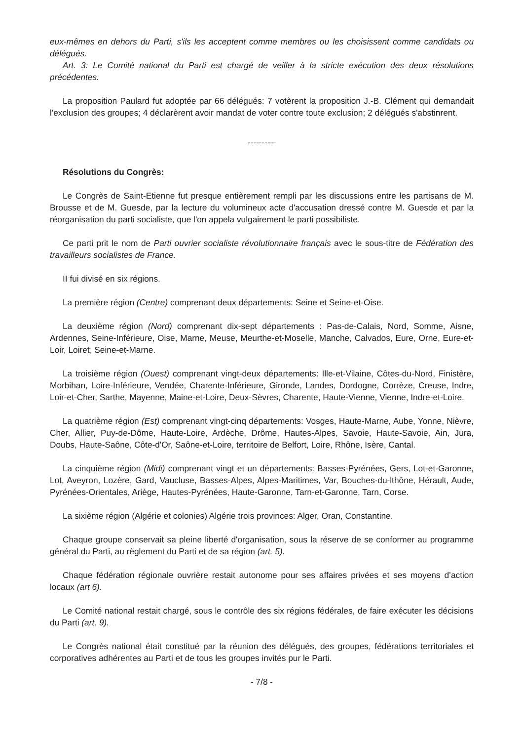eux-mêmes en dehors du Parti, s'ils les acceptent comme membres ou les choisissent comme candidats ou délégués.
Art. 3: Le Comité national du Parti est chargé de veiller à la stricte exécution des deux résolutions précédentes.
La proposition Paulard fut adoptée par 66 délégués: 7 votèrent la proposition J.-B. Clément qui demandait l'exclusion des groupes; 4 déclarèrent avoir mandat de voter contre toute exclusion; 2 délégués s'abstinrent.
----------
Résolutions du Congrès:
Le Congrès de Saint-Etienne fut presque entièrement rempli par les discussions entre les partisans de M. Brousse et de M. Guesde, par la lecture du volumineux acte d'accusation dressé contre M. Guesde et par la réorganisation du parti socialiste, que l'on appela vulgairement le parti possibiliste.
Ce parti prit le nom de Parti ouvrier socialiste révolutionnaire français avec le sous-titre de Fédération des travailleurs socialistes de France.
II fui divisé en six régions.
La première région (Centre) comprenant deux départements: Seine et Seine-et-Oise.
La deuxième région (Nord) comprenant dix-sept départements : Pas-de-Calais, Nord, Somme, Aisne, Ardennes, Seine-Inférieure, Oise, Marne, Meuse, Meurthe-et-Moselle, Manche, Calvados, Eure, Orne, Eure-et-Loir, Loiret, Seine-et-Marne.
La troisième région (Ouest) comprenant vingt-deux départements: Ille-et-Vilaine, Côtes-du-Nord, Finistère, Morbihan, Loire-Inférieure, Vendée, Charente-Inférieure, Gironde, Landes, Dordogne, Corrèze, Creuse, Indre, Loir-et-Cher, Sarthe, Mayenne, Maine-et-Loire, Deux-Sèvres, Charente, Haute-Vienne, Vienne, Indre-et-Loire.
La quatrième région (Est) comprenant vingt-cinq départements: Vosges, Haute-Marne, Aube, Yonne, Nièvre, Cher, Allier, Puy-de-Dôme, Haute-Loire, Ardèche, Drôme, Hautes-Alpes, Savoie, Haute-Savoie, Ain, Jura, Doubs, Haute-Saône, Côte-d'Or, Saône-et-Loire, territoire de Belfort, Loire, Rhône, Isère, Cantal.
La cinquième région (Midi) comprenant vingt et un départements: Basses-Pyrénées, Gers, Lot-et-Garonne, Lot, Aveyron, Lozère, Gard, Vaucluse, Basses-Alpes, Alpes-Maritimes, Var, Bouches-du-lthône, Hérault, Aude, Pyrénées-Orientales, Ariège, Hautes-Pyrénées, Haute-Garonne, Tarn-et-Garonne, Tarn, Corse.
La sixième région (Algérie et colonies) Algérie trois provinces: Alger, Oran, Constantine.
Chaque groupe conservait sa pleine liberté d'organisation, sous la réserve de se conformer au programme général du Parti, au règlement du Parti et de sa région (art. 5).
Chaque fédération régionale ouvrière restait autonome pour ses affaires privées et ses moyens d’action locaux (art 6).
Le Comité national restait chargé, sous le contrôle des six régions fédérales, de faire exécuter les décisions du Parti (art. 9).
Le Congrès national était constitué par la réunion des délégués, des groupes, fédérations territoriales et corporatives adhérentes au Parti et de tous les groupes invités pur le Parti.
- 7/8 -